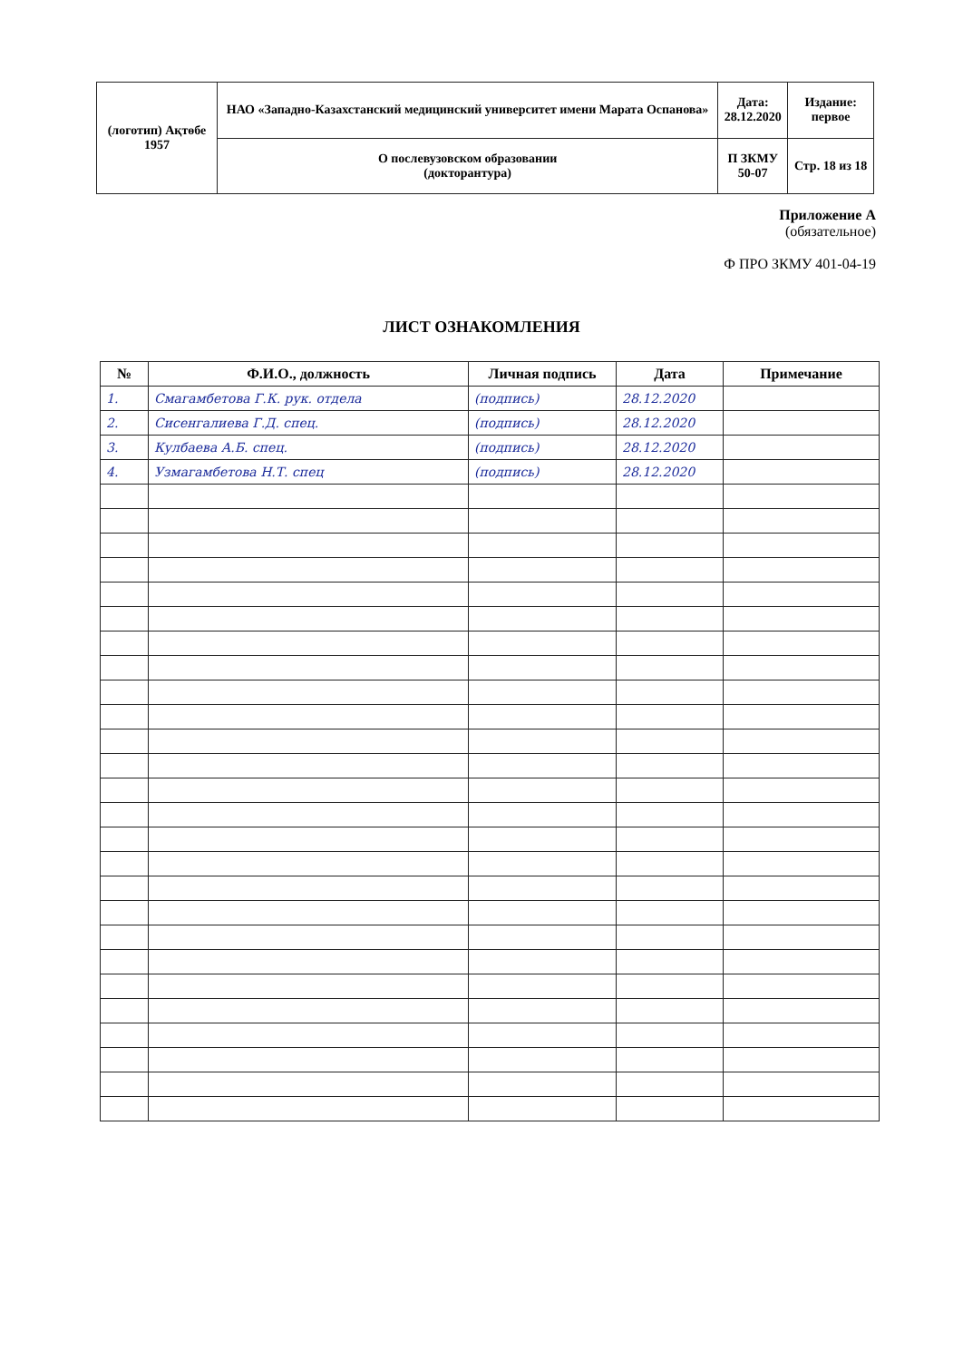| (логотип) Ақтөбе 1957 | НАО «Западно-Казахстанский медицинский университет имени Марата Оспанова» | Дата: 28.12.2020 | Издание: первое |
| | О послевузовском образовании (докторантура) | П ЗКМУ 50-07 | Стр. 18 из 18 |
Приложение А
(обязательное)
Ф ПРО ЗКМУ 401-04-19
ЛИСТ ОЗНАКОМЛЕНИЯ
| № | Ф.И.О., должность | Личная подпись | Дата | Примечание |
| --- | --- | --- | --- | --- |
| 1. | Смагамбетова Г.К. рук. отдела | (подпись) | 28.12.2020 | |
| 2. | Сисенгалиева Г.Д. спец. | (подпись) | 28.12.2020 | |
| 3. | Кулбаева А.Б. спец. | (подпись) | 28.12.2020 | |
| 4. | Узмагамбетова Н.Т. спец | (подпись) | 28.12.2020 | |